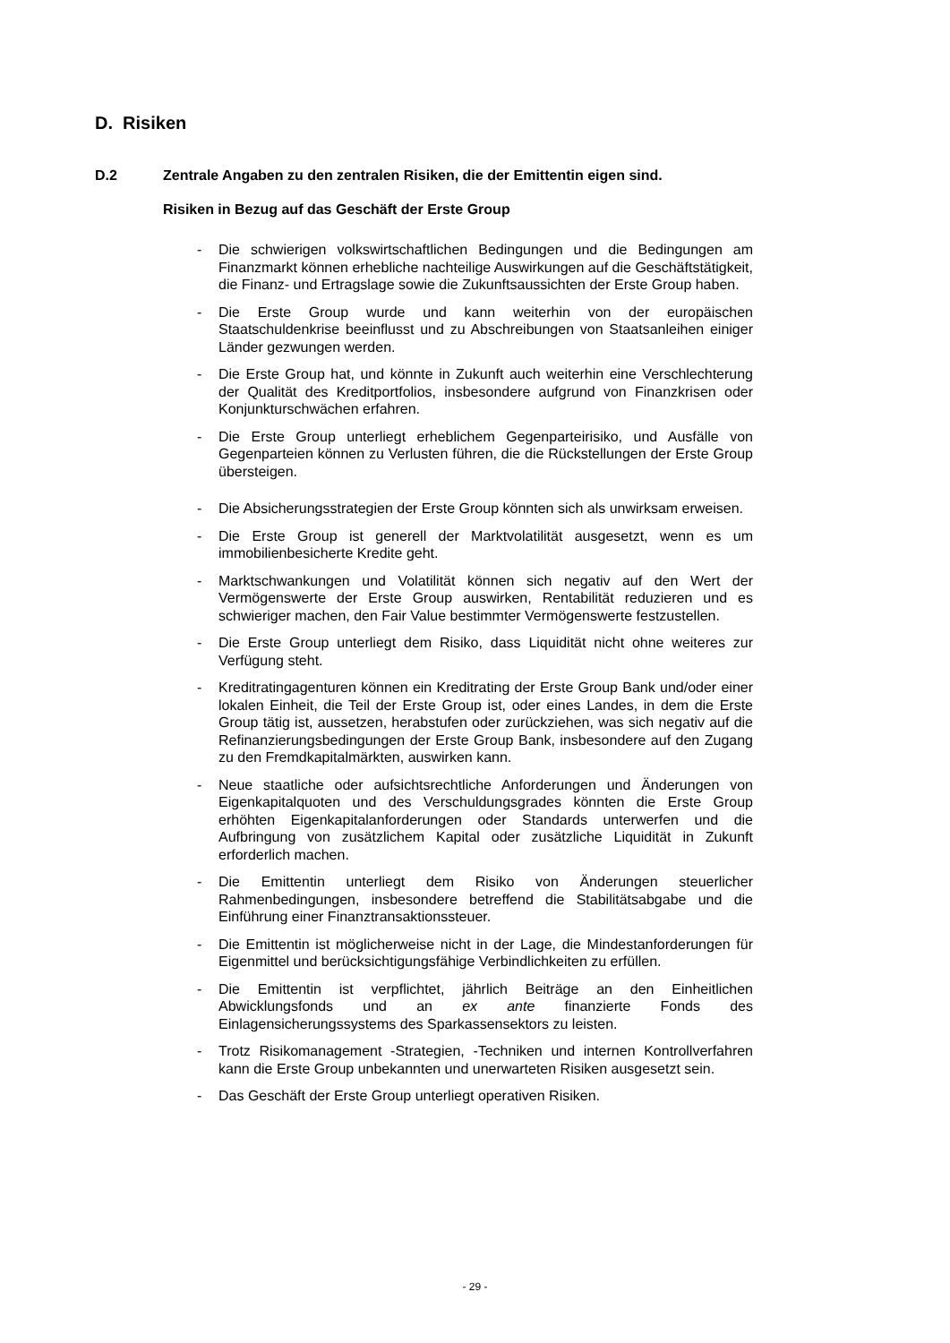D. Risiken
D.2 Zentrale Angaben zu den zentralen Risiken, die der Emittentin eigen sind.
Risiken in Bezug auf das Geschäft der Erste Group
- Die schwierigen volkswirtschaftlichen Bedingungen und die Bedingungen am Finanzmarkt können erhebliche nachteilige Auswirkungen auf die Geschäftstätigkeit, die Finanz- und Ertragslage sowie die Zukunftsaussichten der Erste Group haben.
- Die Erste Group wurde und kann weiterhin von der europäischen Staatschuldenkrise beeinflusst und zu Abschreibungen von Staatsanleihen einiger Länder gezwungen werden.
- Die Erste Group hat, und könnte in Zukunft auch weiterhin eine Verschlechterung der Qualität des Kreditportfolios, insbesondere aufgrund von Finanzkrisen oder Konjunkturschwächen erfahren.
- Die Erste Group unterliegt erheblichem Gegenparteirisiko, und Ausfälle von Gegenparteien können zu Verlusten führen, die die Rückstellungen der Erste Group übersteigen.
- Die Absicherungsstrategien der Erste Group könnten sich als unwirksam erweisen.
- Die Erste Group ist generell der Marktvolatilität ausgesetzt, wenn es um immobilienbesicherte Kredite geht.
- Marktschwankungen und Volatilität können sich negativ auf den Wert der Vermögenswerte der Erste Group auswirken, Rentabilität reduzieren und es schwieriger machen, den Fair Value bestimmter Vermögenswerte festzustellen.
- Die Erste Group unterliegt dem Risiko, dass Liquidität nicht ohne weiteres zur Verfügung steht.
- Kreditratingagenturen können ein Kreditrating der Erste Group Bank und/oder einer lokalen Einheit, die Teil der Erste Group ist, oder eines Landes, in dem die Erste Group tätig ist, aussetzen, herabstufen oder zurückziehen, was sich negativ auf die Refinanzierungsbedingungen der Erste Group Bank, insbesondere auf den Zugang zu den Fremdkapitalmärkten, auswirken kann.
- Neue staatliche oder aufsichtsrechtliche Anforderungen und Änderungen von Eigenkapitalquoten und des Verschuldungsgrades könnten die Erste Group erhöhten Eigenkapitalanforderungen oder Standards unterwerfen und die Aufbringung von zusätzlichem Kapital oder zusätzliche Liquidität in Zukunft erforderlich machen.
- Die Emittentin unterliegt dem Risiko von Änderungen steuerlicher Rahmenbedingungen, insbesondere betreffend die Stabilitätsabgabe und die Einführung einer Finanztransaktionssteuer.
- Die Emittentin ist möglicherweise nicht in der Lage, die Mindestanforderungen für Eigenmittel und berücksichtigungsfähige Verbindlichkeiten zu erfüllen.
- Die Emittentin ist verpflichtet, jährlich Beiträge an den Einheitlichen Abwicklungsfonds und an ex ante finanzierte Fonds des Einlagensicherungssystems des Sparkassensektors zu leisten.
- Trotz Risikomanagement -Strategien, -Techniken und internen Kontrollverfahren kann die Erste Group unbekannten und unerwarteten Risiken ausgesetzt sein.
- Das Geschäft der Erste Group unterliegt operativen Risiken.
- 29 -